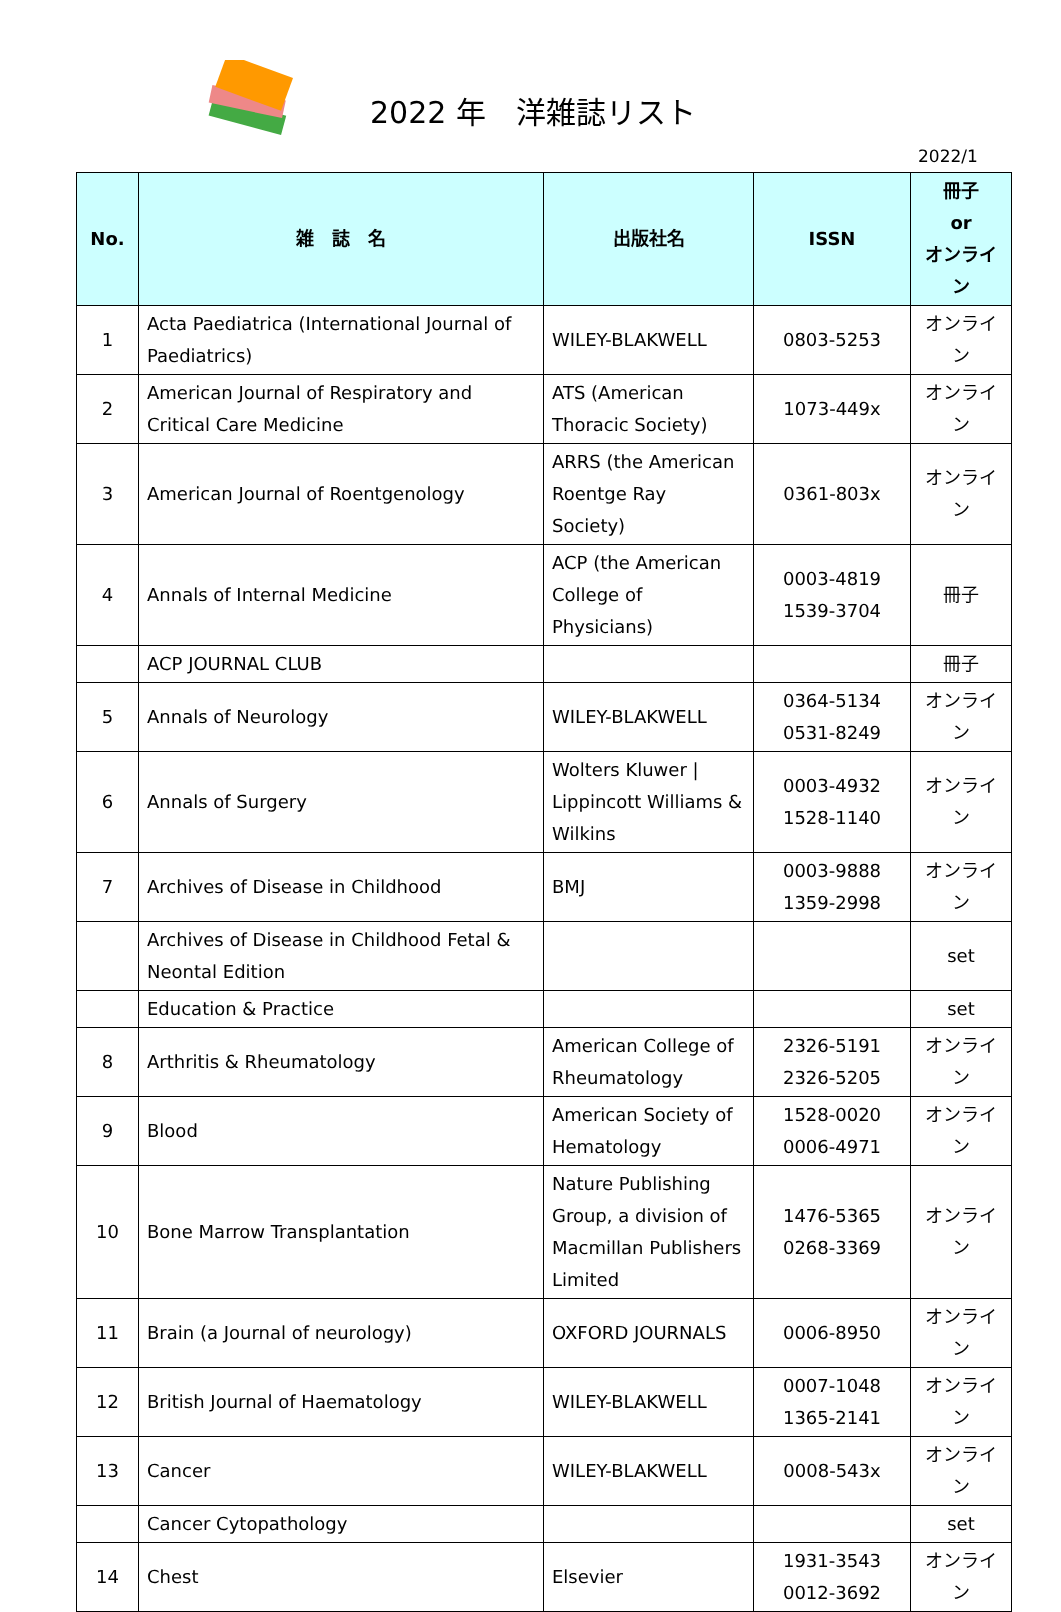2022 年　洋雑誌リスト
2022/1
| No. | 雑 誌 名 | 出版社名 | ISSN | 冊子 or オンライン |
| --- | --- | --- | --- | --- |
| 1 | Acta Paediatrica (International Journal of Paediatrics) | WILEY-BLAKWELL | 0803-5253 | オンライン |
| 2 | American Journal of Respiratory and Critical Care Medicine | ATS (American Thoracic Society) | 1073-449x | オンライン |
| 3 | American Journal of Roentgenology | ARRS (the American Roentge Ray Society) | 0361-803x | オンライン |
| 4 | Annals of Internal Medicine | ACP (the American College of Physicians) | 0003-4819 1539-3704 | 冊子 |
| | ACP JOURNAL CLUB | | | 冊子 |
| 5 | Annals of Neurology | WILEY-BLAKWELL | 0364-5134 0531-8249 | オンライン |
| 6 | Annals of Surgery | Wolters Kluwer / Lippincott Williams & Wilkins | 0003-4932 1528-1140 | オンライン |
| 7 | Archives of Disease in Childhood | BMJ | 0003-9888 1359-2998 | オンライン |
| | Archives of Disease in Childhood Fetal & Neontal Edition | | | set |
| | Education & Practice | | | set |
| 8 | Arthritis & Rheumatology | American College of Rheumatology | 2326-5191 2326-5205 | オンライン |
| 9 | Blood | American Society of Hematology | 1528-0020 0006-4971 | オンライン |
| 10 | Bone Marrow Transplantation | Nature Publishing Group, a division of Macmillan Publishers Limited | 1476-5365 0268-3369 | オンライン |
| 11 | Brain (a Journal of neurology) | OXFORD JOURNALS | 0006-8950 | オンライン |
| 12 | British Journal of Haematology | WILEY-BLAKWELL | 0007-1048 1365-2141 | オンライン |
| 13 | Cancer | WILEY-BLAKWELL | 0008-543x | オンライン |
| | Cancer Cytopathology | | | set |
| 14 | Chest | Elsevier | 1931-3543 0012-3692 | オンライン |